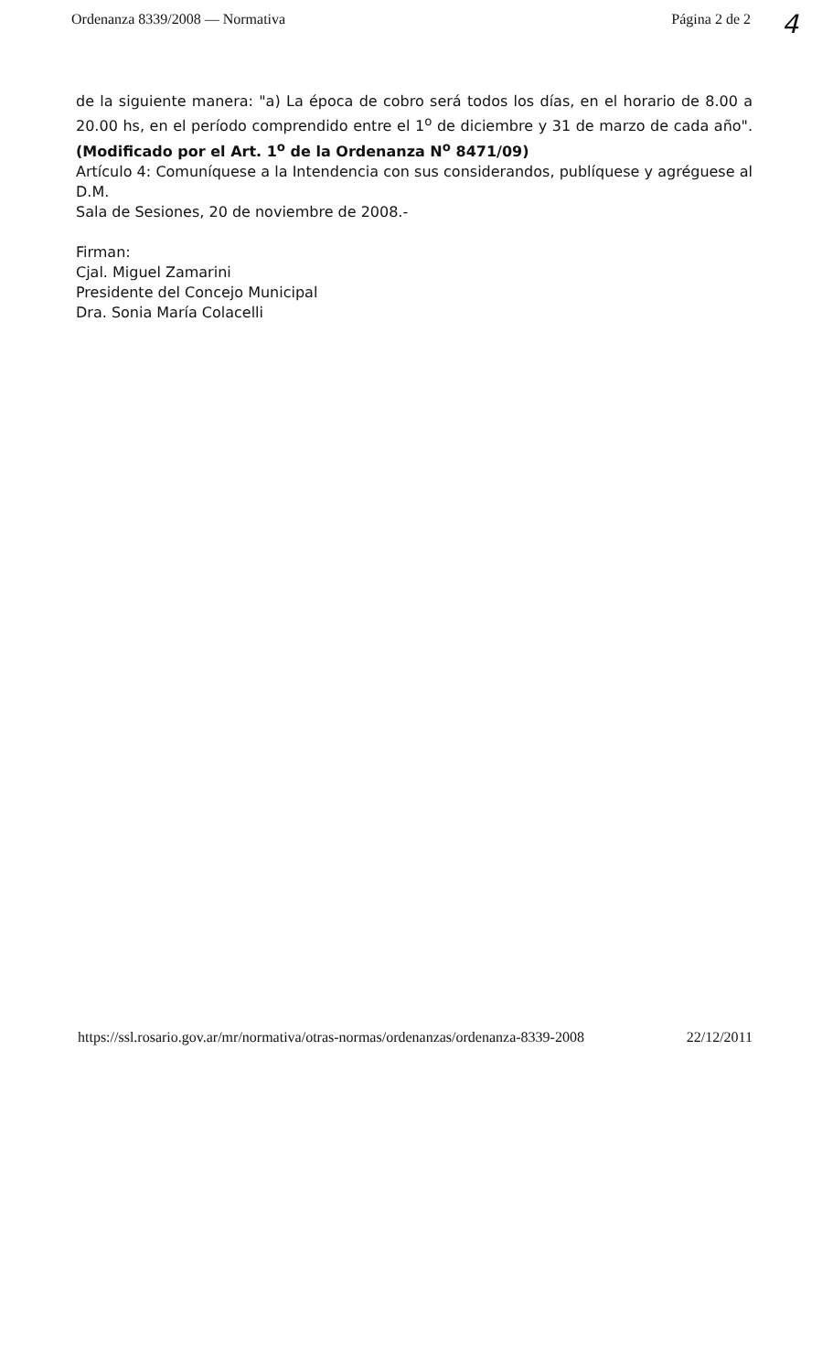Ordenanza 8339/2008 — Normativa Página 2 de 2
4
de la siguiente manera: "a) La época de cobro será todos los días, en el horario de 8.00 a 20.00 hs, en el período comprendido entre el 1<sup>o</sup> de diciembre y 31 de marzo de cada año". (Modificado por el Art. 1<sup>o</sup> de la Ordenanza N<sup>o</sup> 8471/09)
Artículo 4: Comuníquese a la Intendencia con sus considerandos, publíquese y agréguese al D.M.
Sala de Sesiones, 20 de noviembre de 2008.-
Firman:
Cjal. Miguel Zamarini
Presidente del Concejo Municipal
Dra. Sonia María Colacelli
https://ssl.rosario.gov.ar/mr/normativa/otras-normas/ordenanzas/ordenanza-8339-2008 22/12/2011